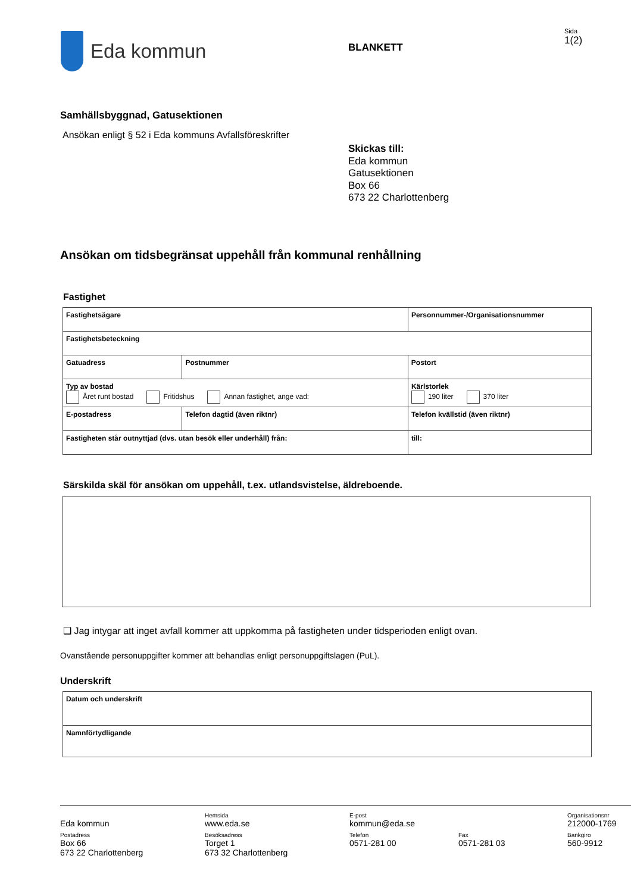Eda kommun
BLANKETT
Sida
1(2)
Samhällsbyggnad, Gatusektionen
Ansökan enligt § 52 i Eda kommuns Avfallsföreskrifter
Skickas till:
Eda kommun
Gatusektionen
Box 66
673 22 Charlottenberg
Ansökan om tidsbegränsat uppehåll från kommunal renhållning
Fastighet
| Fastighetsägare | | | | Personnummer-/Organisationsnummer |
| Fastighetsbeteckning | | | | |
| Gatuadress | | Postnummer | Postort | |
| Typ av bostad Året runt bostad Fritidshus Annan fastighet, ange vad: | | | | Kärlstorlek 190 liter 370 liter |
| E-postadress | Telefon dagtid (även riktnr) | | | Telefon kvällstid (även riktnr) |
| Fastigheten står outnyttjad (dvs. utan besök eller underhåll) från: | | | | till: |
Särskilda skäl för ansökan om uppehåll, t.ex. utlandsvistelse, äldreboende.
❑ Jag intygar att inget avfall kommer att uppkomma på fastigheten under tidsperioden enligt ovan.
Ovanstående personuppgifter kommer att behandlas enligt personuppgiftslagen (PuL).
Underskrift
| Datum och underskrift |
| Namnförtydligande |
Eda kommun
Postadress
Box 66
673 22 Charlottenberg
Hemsida
www.eda.se
Besöksadress
Torget 1
673 32 Charlottenberg
E-post
kommun@eda.se
Telefon
0571-281 00
Fax
0571-281 03
Organisationsnr
212000-1769
Bankgiro
560-9912